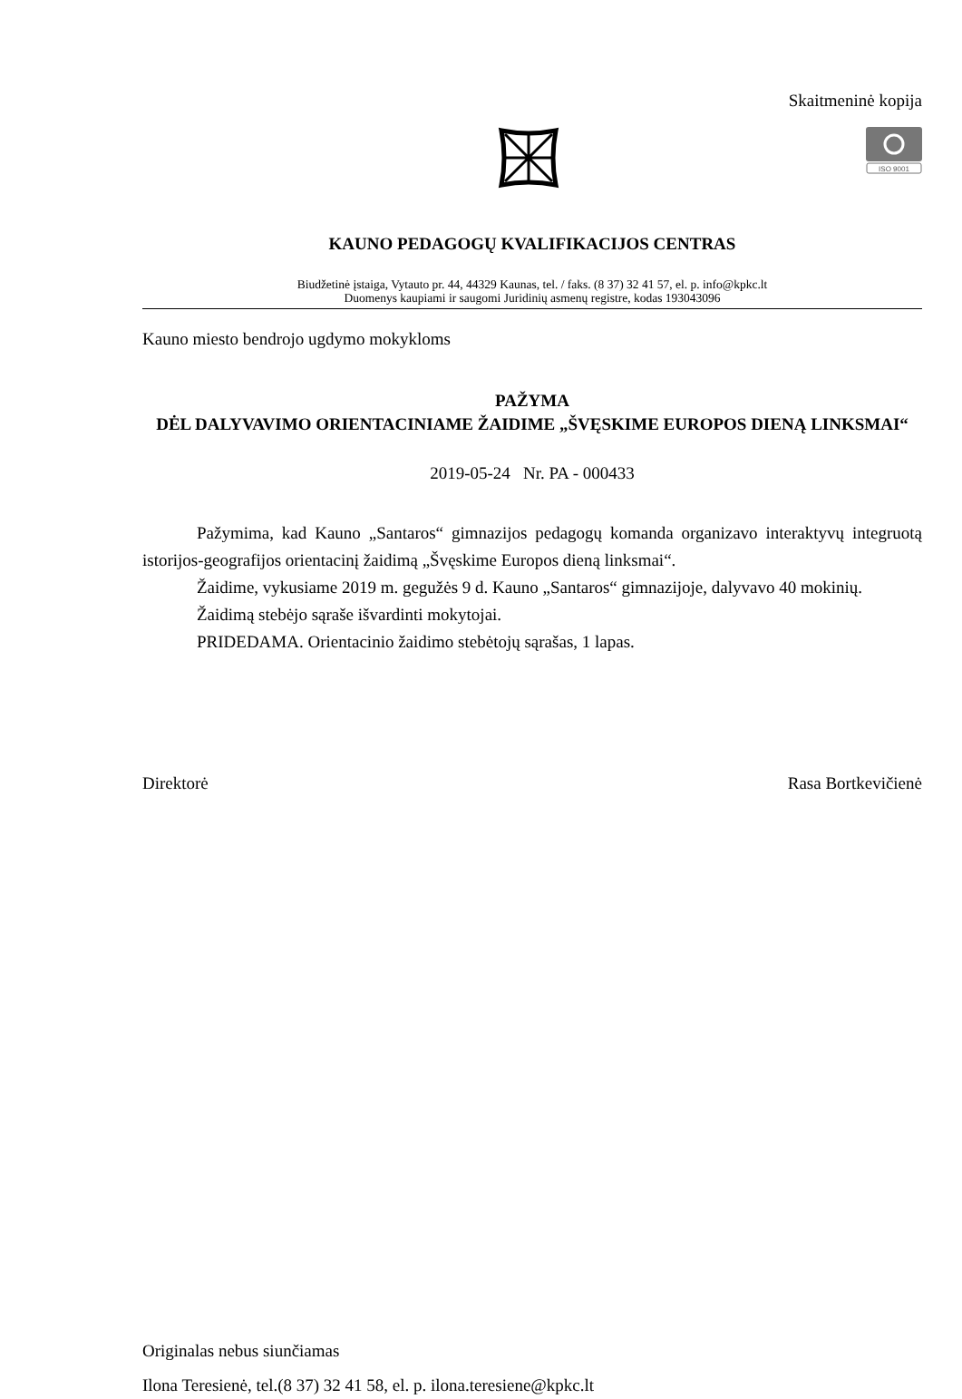Skaitmeninė kopija
ISO 9001
KAUNO PEDAGOGŲ KVALIFIKACIJOS CENTRAS
Biudžetinė įstaiga, Vytauto pr. 44, 44329 Kaunas, tel. / faks. (8 37) 32 41 57, el. p. info@kpkc.lt
Duomenys kaupiami ir saugomi Juridinių asmenų registre, kodas 193043096
Kauno miesto bendrojo ugdymo mokykloms
PAŽYMA
DĖL DALYVAVIMO ORIENTACINIAME ŽAIDIME „ŠVĘSKIME EUROPOS DIENĄ LINKSMAI“
2019-05-24 Nr. PA - 000433
Pažymima, kad Kauno „Santaros“ gimnazijos pedagogų komanda organizavo interaktyvų integruotą istorijos-geografijos orientacinį žaidimą „Švęskime Europos dieną linksmai“.
Žaidime, vykusiame 2019 m. gegužės 9 d. Kauno „Santaros“ gimnazijoje, dalyvavo 40 mokinių.
Žaidimą stebėjo sąraše išvardinti mokytojai.
PRIDEDAMA. Orientacinio žaidimo stebėtojų sąrašas, 1 lapas.
Direktorė Rasa Bortkevičienė
Originalas nebus siunčiamas
Ilona Teresienė, tel.(8 37) 32 41 58, el. p. ilona.teresiene@kpkc.lt